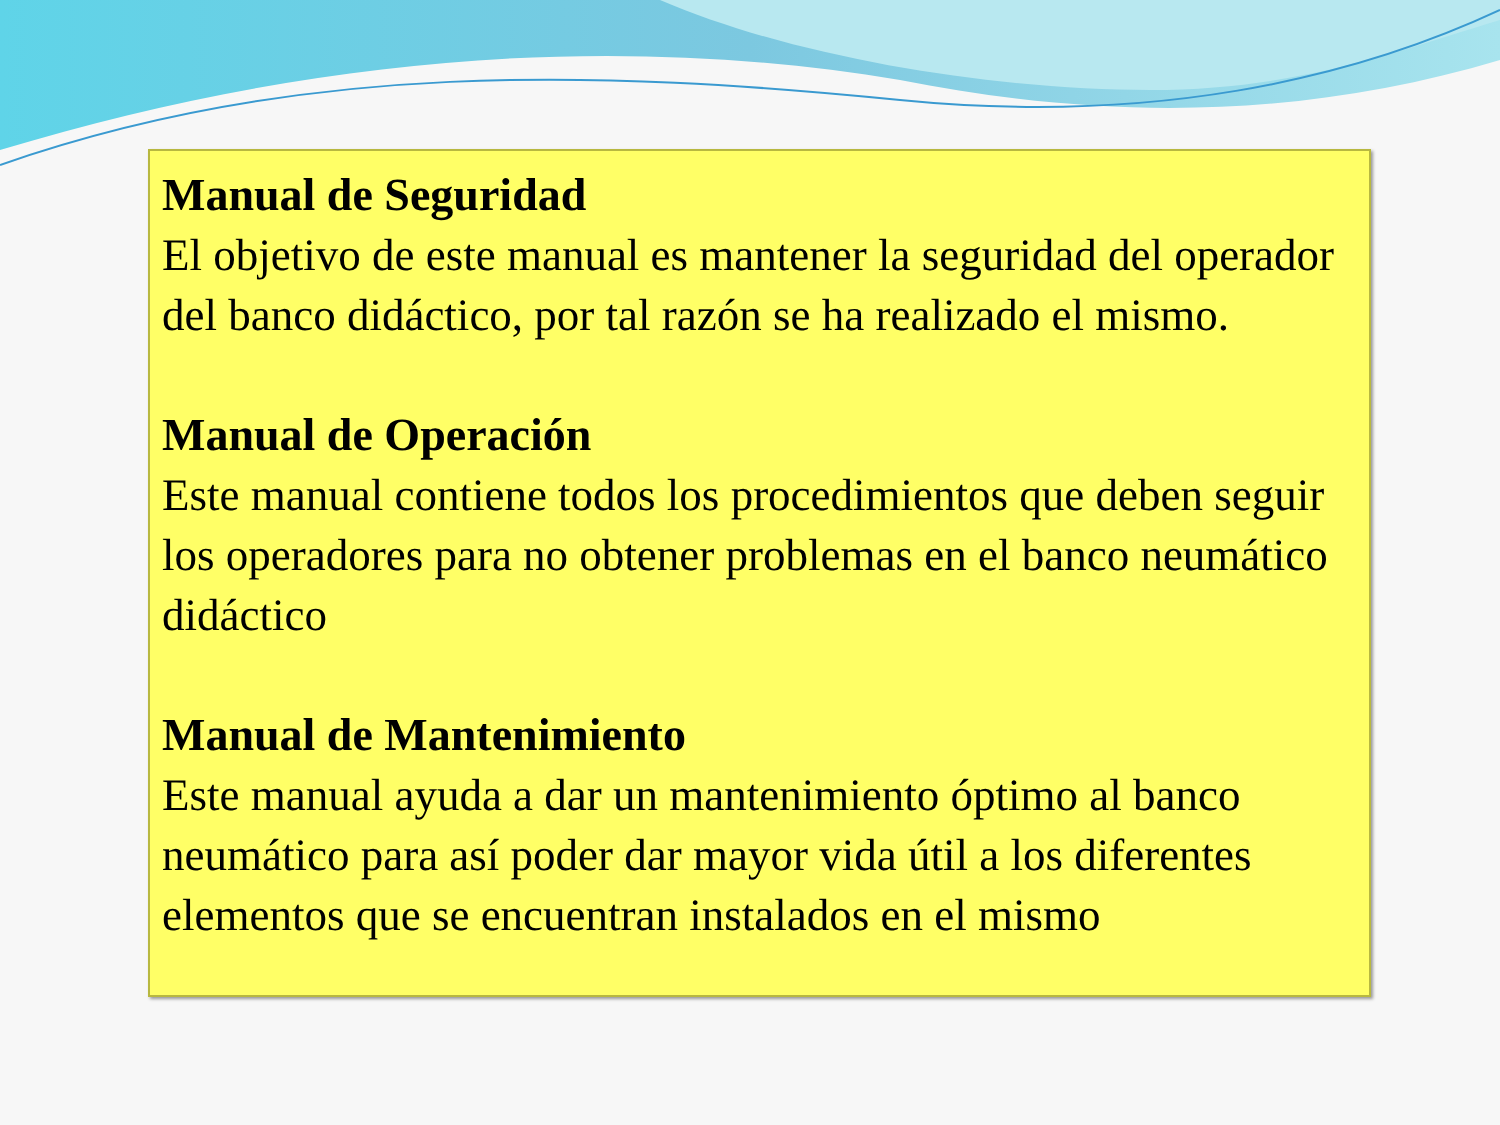Manual de Seguridad
El objetivo de este manual es mantener la seguridad del operador del banco didáctico, por tal razón se ha realizado el mismo.
Manual de Operación
Este manual contiene todos los procedimientos que deben seguir los operadores para no obtener problemas en el banco neumático didáctico
Manual de Mantenimiento
Este manual ayuda a dar un mantenimiento óptimo al banco neumático para así poder dar mayor vida útil a los diferentes elementos que se encuentran instalados en el mismo